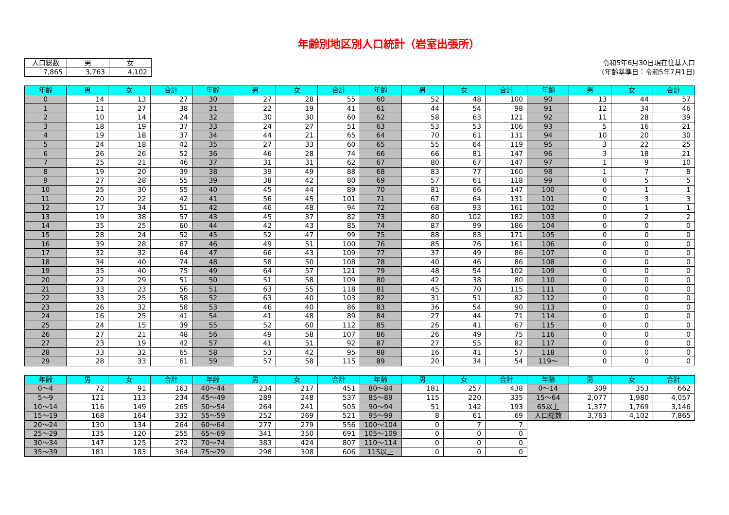年齢別地区別人口統計（岩室出張所）
| 人口総数 | 男 | 女 |
| --- | --- | --- |
| 7,865 | 3,763 | 4,102 |
令和5年6月30日現在住基人口
(年齢基準日：令和5年7月1日)
| 年齢 | 男 | 女 | 合計 | 年齢 | 男 | 女 | 合計 | 年齢 | 男 | 女 | 合計 | 年齢 | 男 | 女 | 合計 |
| --- | --- | --- | --- | --- | --- | --- | --- | --- | --- | --- | --- | --- | --- | --- | --- |
| 0 | 14 | 13 | 27 | 30 | 27 | 28 | 55 | 60 | 52 | 48 | 100 | 90 | 13 | 44 | 57 |
| 1 | 11 | 27 | 38 | 31 | 22 | 19 | 41 | 61 | 44 | 54 | 98 | 91 | 12 | 34 | 46 |
| 2 | 10 | 14 | 24 | 32 | 30 | 30 | 60 | 62 | 58 | 63 | 121 | 92 | 11 | 28 | 39 |
| 3 | 18 | 19 | 37 | 33 | 24 | 27 | 51 | 63 | 53 | 53 | 106 | 93 | 5 | 16 | 21 |
| 4 | 19 | 18 | 37 | 34 | 44 | 21 | 65 | 64 | 70 | 61 | 131 | 94 | 10 | 20 | 30 |
| 5 | 24 | 18 | 42 | 35 | 27 | 33 | 60 | 65 | 55 | 64 | 119 | 95 | 3 | 22 | 25 |
| 6 | 26 | 26 | 52 | 36 | 46 | 28 | 74 | 66 | 66 | 81 | 147 | 96 | 3 | 18 | 21 |
| 7 | 25 | 21 | 46 | 37 | 31 | 31 | 62 | 67 | 80 | 67 | 147 | 97 | 1 | 9 | 10 |
| 8 | 19 | 20 | 39 | 38 | 39 | 49 | 88 | 68 | 83 | 77 | 160 | 98 | 1 | 7 | 8 |
| 9 | 27 | 28 | 55 | 39 | 38 | 42 | 80 | 69 | 57 | 61 | 118 | 99 | 0 | 5 | 5 |
| 10 | 25 | 30 | 55 | 40 | 45 | 44 | 89 | 70 | 81 | 66 | 147 | 100 | 0 | 1 | 1 |
| 11 | 20 | 22 | 42 | 41 | 56 | 45 | 101 | 71 | 67 | 64 | 131 | 101 | 0 | 3 | 3 |
| 12 | 17 | 34 | 51 | 42 | 46 | 48 | 94 | 72 | 68 | 93 | 161 | 102 | 0 | 1 | 1 |
| 13 | 19 | 38 | 57 | 43 | 45 | 37 | 82 | 73 | 80 | 102 | 182 | 103 | 0 | 2 | 2 |
| 14 | 35 | 25 | 60 | 44 | 42 | 43 | 85 | 74 | 87 | 99 | 186 | 104 | 0 | 0 | 0 |
| 15 | 28 | 24 | 52 | 45 | 52 | 47 | 99 | 75 | 88 | 83 | 171 | 105 | 0 | 0 | 0 |
| 16 | 39 | 28 | 67 | 46 | 49 | 51 | 100 | 76 | 85 | 76 | 161 | 106 | 0 | 0 | 0 |
| 17 | 32 | 32 | 64 | 47 | 66 | 43 | 109 | 77 | 37 | 49 | 86 | 107 | 0 | 0 | 0 |
| 18 | 34 | 40 | 74 | 48 | 58 | 50 | 108 | 78 | 40 | 46 | 86 | 108 | 0 | 0 | 0 |
| 19 | 35 | 40 | 75 | 49 | 64 | 57 | 121 | 79 | 48 | 54 | 102 | 109 | 0 | 0 | 0 |
| 20 | 22 | 29 | 51 | 50 | 51 | 58 | 109 | 80 | 42 | 38 | 80 | 110 | 0 | 0 | 0 |
| 21 | 33 | 23 | 56 | 51 | 63 | 55 | 118 | 81 | 45 | 70 | 115 | 111 | 0 | 0 | 0 |
| 22 | 33 | 25 | 58 | 52 | 63 | 40 | 103 | 82 | 31 | 51 | 82 | 112 | 0 | 0 | 0 |
| 23 | 26 | 32 | 58 | 53 | 46 | 40 | 86 | 83 | 36 | 54 | 90 | 113 | 0 | 0 | 0 |
| 24 | 16 | 25 | 41 | 54 | 41 | 48 | 89 | 84 | 27 | 44 | 71 | 114 | 0 | 0 | 0 |
| 25 | 24 | 15 | 39 | 55 | 52 | 60 | 112 | 85 | 26 | 41 | 67 | 115 | 0 | 0 | 0 |
| 26 | 27 | 21 | 48 | 56 | 49 | 58 | 107 | 86 | 26 | 49 | 75 | 116 | 0 | 0 | 0 |
| 27 | 23 | 19 | 42 | 57 | 41 | 51 | 92 | 87 | 27 | 55 | 82 | 117 | 0 | 0 | 0 |
| 28 | 33 | 32 | 65 | 58 | 53 | 42 | 95 | 88 | 16 | 41 | 57 | 118 | 0 | 0 | 0 |
| 29 | 28 | 33 | 61 | 59 | 57 | 58 | 115 | 89 | 20 | 34 | 54 | 119～ | 0 | 0 | 0 |
| 年齢 | 男 | 女 | 合計 | 年齢 | 男 | 女 | 合計 | 年齢 | 男 | 女 | 合計 | 年齢 | 男 | 女 | 合計 |
| --- | --- | --- | --- | --- | --- | --- | --- | --- | --- | --- | --- | --- | --- | --- | --- |
| 0～4 | 72 | 91 | 163 | 40～44 | 234 | 217 | 451 | 80～84 | 181 | 257 | 438 | 0～14 | 309 | 353 | 662 |
| 5～9 | 121 | 113 | 234 | 45～49 | 289 | 248 | 537 | 85～89 | 115 | 220 | 335 | 15～64 | 2,077 | 1,980 | 4,057 |
| 10～14 | 116 | 149 | 265 | 50～54 | 264 | 241 | 505 | 90～94 | 51 | 142 | 193 | 65以上 | 1,377 | 1,769 | 3,146 |
| 15～19 | 168 | 164 | 332 | 55～59 | 252 | 269 | 521 | 95～99 | 8 | 61 | 69 | 人口総数 | 3,763 | 4,102 | 7,865 |
| 20～24 | 130 | 134 | 264 | 60～64 | 277 | 279 | 556 | 100～104 | 0 | 7 | 7 | | | | |
| 25～29 | 135 | 120 | 255 | 65～69 | 341 | 350 | 691 | 105～109 | 0 | 0 | 0 | | | | |
| 30～34 | 147 | 125 | 272 | 70～74 | 383 | 424 | 807 | 110～114 | 0 | 0 | 0 | | | | |
| 35～39 | 181 | 183 | 364 | 75～79 | 298 | 308 | 606 | 115以上 | 0 | 0 | 0 | | | | |